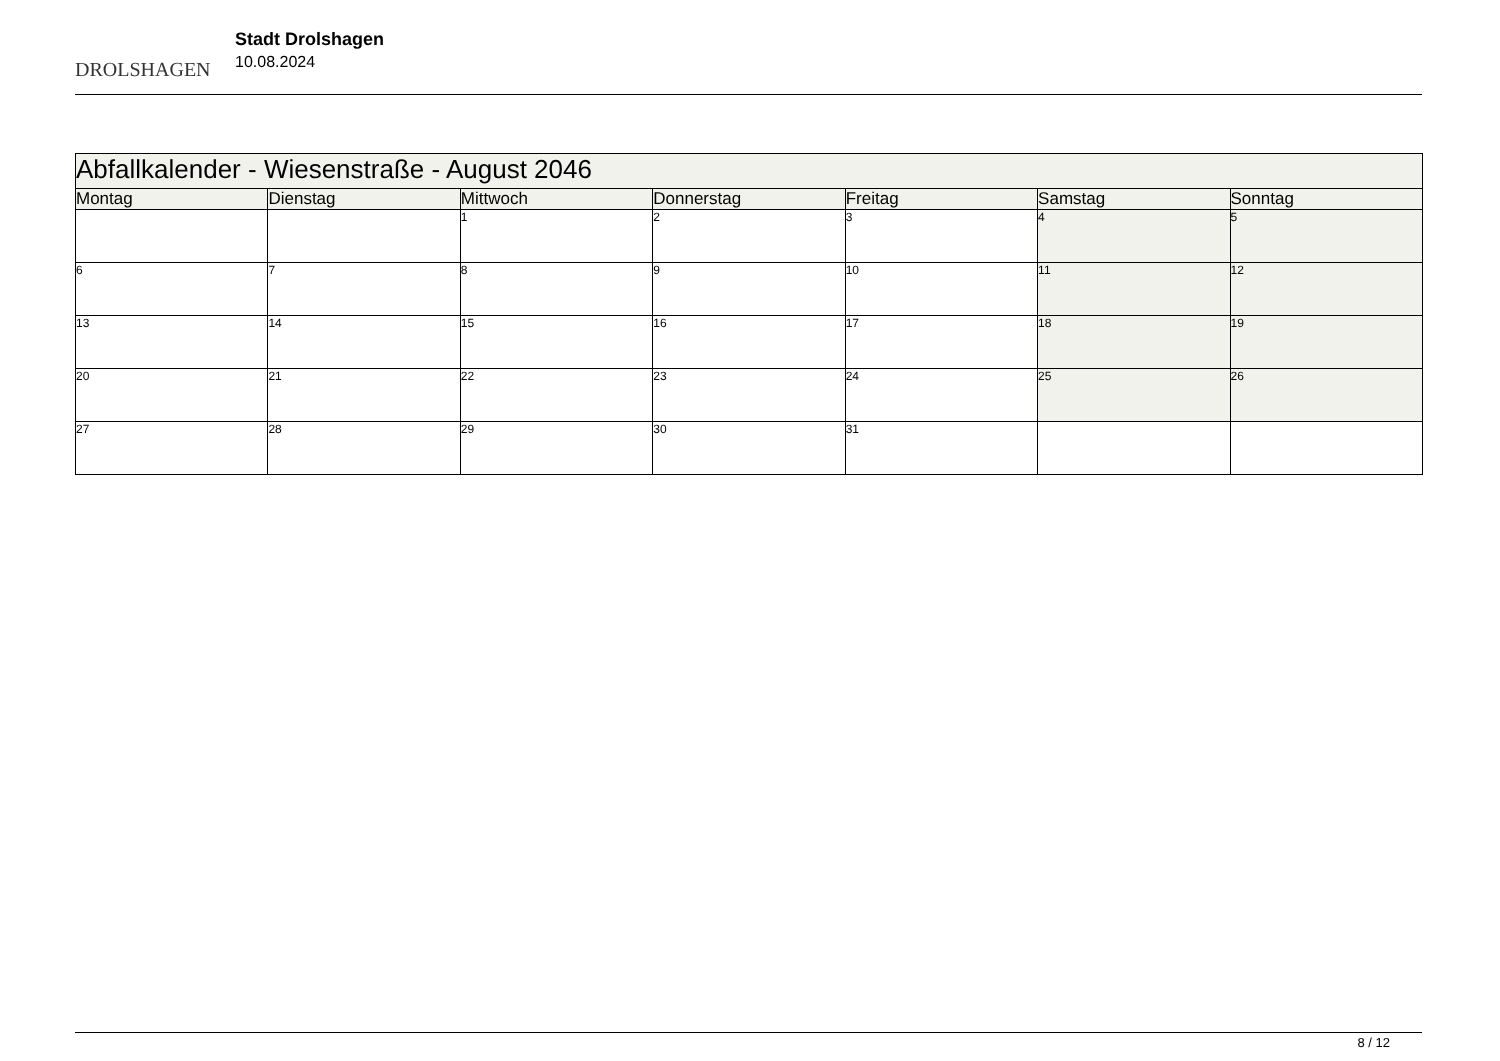DROLSHAGEN
Stadt Drolshagen
10.08.2024
| Abfallkalender - Wiesenstraße - August 2046 | | | | | | |
| Montag | Dienstag | Mittwoch | Donnerstag | Freitag | Samstag | Sonntag |
| | | 1 | 2 | 3 | 4 | 5 |
| 6 | 7 | 8 | 9 | 10 | 11 | 12 |
| 13 | 14 | 15 | 16 | 17 | 18 | 19 |
| 20 | 21 | 22 | 23 | 24 | 25 | 26 |
| 27 | 28 | 29 | 30 | 31 | | |
8 / 12